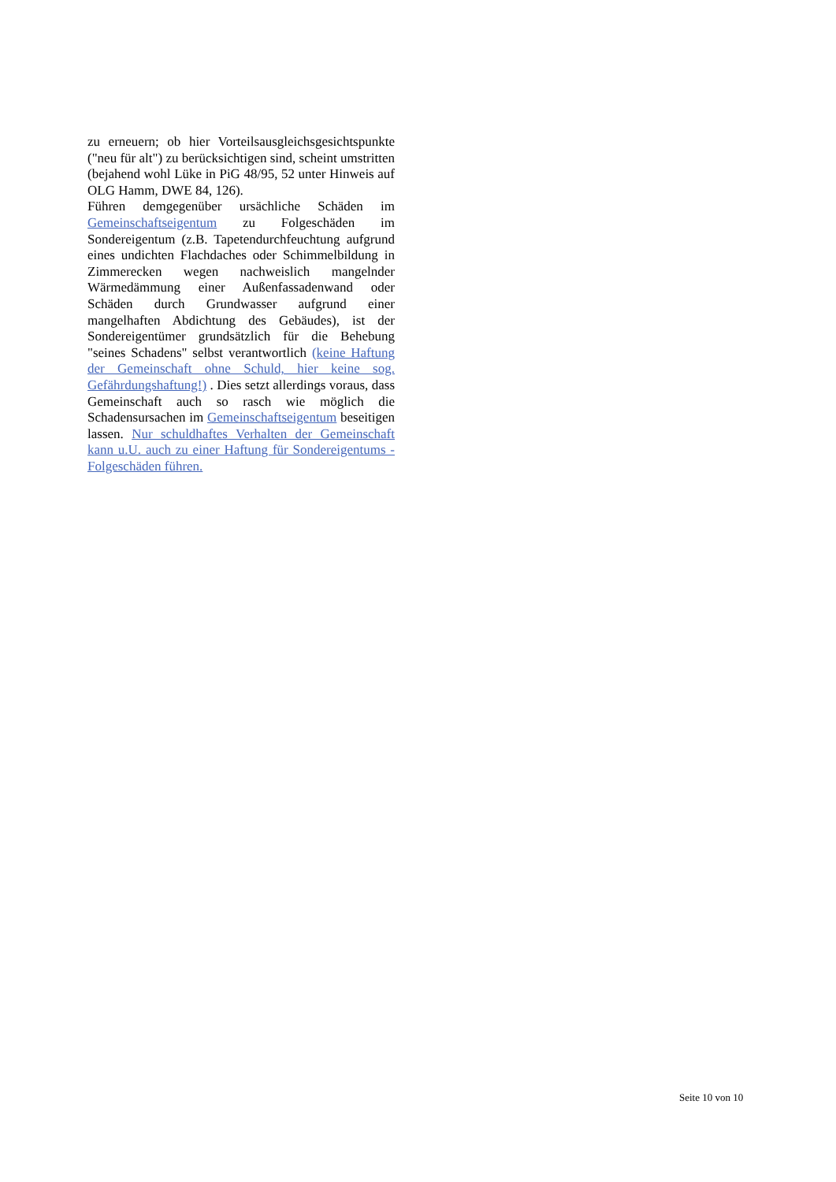zu erneuern; ob hier Vorteilsausgleichsgesichtspunkte ("neu für alt") zu berücksichtigen sind, scheint umstritten (bejahend wohl Lüke in PiG 48/95, 52 unter Hinweis auf OLG Hamm, DWE 84, 126).
Führen demgegenüber ursächliche Schäden im Gemeinschaftseigentum zu Folgeschäden im Sondereigentum (z.B. Tapetendurchfeuchtung aufgrund eines undichten Flachdaches oder Schimmelbildung in Zimmerecken wegen nachweislich mangelnder Wärmedämmung einer Außenfassadenwand oder Schäden durch Grundwasser aufgrund einer mangelhaften Abdichtung des Gebäudes), ist der Sondereigentümer grundsätzlich für die Behebung "seines Schadens" selbst verantwortlich (keine Haftung der Gemeinschaft ohne Schuld, hier keine sog. Gefährdungshaftung!) . Dies setzt allerdings voraus, dass Gemeinschaft auch so rasch wie möglich die Schadensursachen im Gemeinschaftseigentum beseitigen lassen. Nur schuldhaftes Verhalten der Gemeinschaft kann u.U. auch zu einer Haftung für Sondereigentums - Folgeschäden führen.
Seite 10 von 10